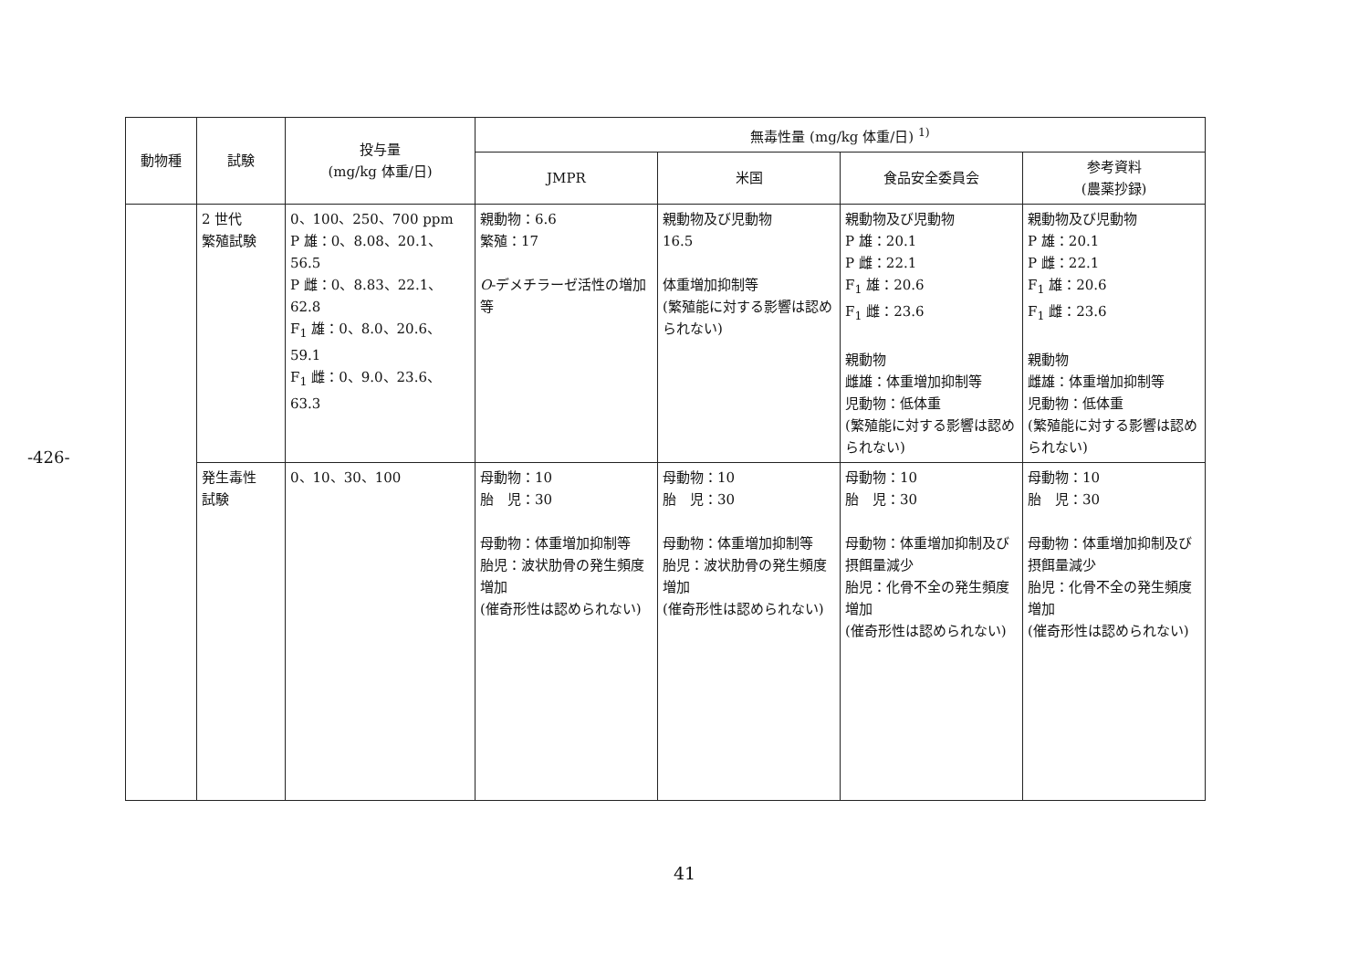-426-
| 動物種 | 試験 | 投与量 (mg/kg 体重/日) | 無毒性量 (mg/kg 体重/日) <sup>1)</sup> | | | |
| --- | --- | --- | --- | --- | --- | --- |
| | | | JMPR | 米国 | 食品安全委員会 | 参考資料 (農薬抄録) |
| | 2 世代 繁殖試験 | 0、100、250、700 ppm P 雄：0、8.08、20.1、56.5 P 雌：0、8.83、22.1、62.8 F<sub>1</sub> 雄：0、8.0、20.6、59.1 F<sub>1</sub> 雌：0、9.0、23.6、63.3 | 親動物：6.6 繁殖：17 O -デメチラーゼ活性の増加等 | 親動物及び児動物 16.5 体重増加抑制等 (繁殖能に対する影響は認められない) | 親動物及び児動物 P 雄：20.1 P 雌：22.1 F<sub>1</sub> 雄：20.6 F<sub>1</sub> 雌：23.6 親動物 雌雄：体重増加抑制等 児動物：低体重 (繁殖能に対する影響は認められない) | 親動物及び児動物 P 雄：20.1 P 雌：22.1 F<sub>1</sub> 雄：20.6 F<sub>1</sub> 雌：23.6 親動物 雌雄：体重増加抑制等 児動物：低体重 (繁殖能に対する影響は認められない) |
| | 発生毒性 試験 | 0、10、30、100 | 母動物：10 胎 児：30 母動物：体重増加抑制等 胎児：波状肋骨の発生頻度増加 (催奇形性は認められない) | 母動物：10 胎 児：30 母動物：体重増加抑制等 胎児：波状肋骨の発生頻度増加 (催奇形性は認められない) | 母動物：10 胎 児：30 母動物：体重増加抑制及び摂餌量減少 胎児：化骨不全の発生頻度増加 (催奇形性は認められない) | 母動物：10 胎 児：30 母動物：体重増加抑制及び摂餌量減少 胎児：化骨不全の発生頻度増加 (催奇形性は認められない) |
41